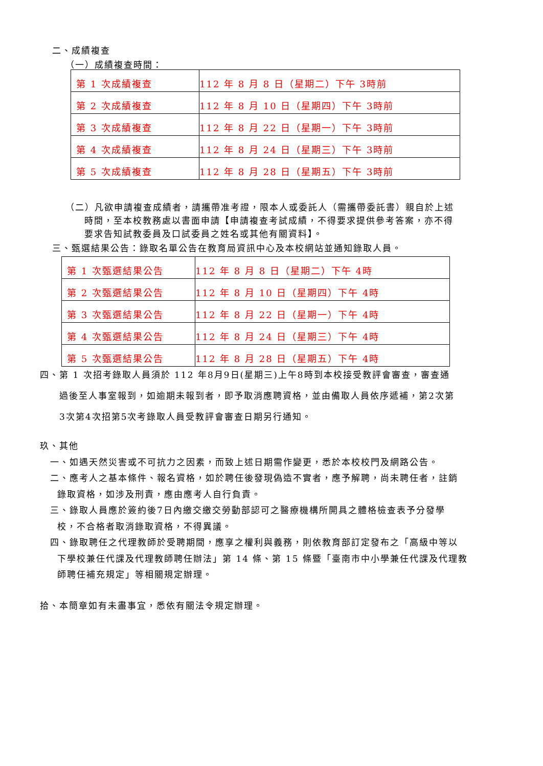二、成績複查
（一）成績複查時間：
| 第 1 次成績複查 | 112 年 8 月 8 日（星期二）下午 3時前 |
| 第 2 次成績複查 | 112 年 8 月 10 日（星期四）下午 3時前 |
| 第 3 次成績複查 | 112 年 8 月 22 日（星期一）下午 3時前 |
| 第 4 次成績複查 | 112 年 8 月 24 日（星期三）下午 3時前 |
| 第 5 次成績複查 | 112 年 8 月 28 日（星期五）下午 3時前 |
（二）凡欲申請複查成績者，請攜帶准考證，限本人或委託人（需攜帶委託書）親自於上述
時間，至本校教務處以書面申請【申請複查考試成績，不得要求提供參考答案，亦不得
要求告知試教委員及口試委員之姓名或其他有關資料】。
三、甄選結果公告：錄取名單公告在教育局資訊中心及本校網站並通知錄取人員。
| 第 1 次甄選結果公告 | 112 年 8 月 8 日（星期二）下午 4時 |
| 第 2 次甄選結果公告 | 112 年 8 月 10 日（星期四）下午 4時 |
| 第 3 次甄選結果公告 | 112 年 8 月 22 日（星期一）下午 4時 |
| 第 4 次甄選結果公告 | 112 年 8 月 24 日（星期三）下午 4時 |
| 第 5 次甄選結果公告 | 112 年 8 月 28 日（星期五）下午 4時 |
四、第 1 次招考錄取人員須於 112 年8月9日(星期三)上午8時到本校接受教評會審查，審查通
過後至人事室報到，如逾期未報到者，即予取消應聘資格，並由備取人員依序遞補，第2次第
3次第4次招第5次考錄取人員受教評會審查日期另行通知。
玖、其他
一、如遇天然災害或不可抗力之因素，而致上述日期需作變更，悉於本校校門及網路公告。
二、應考人之基本條件、報名資格，如於聘任後發現偽造不實者，應予解聘，尚未聘任者，註銷
錄取資格，如涉及刑責，應由應考人自行負責。
三、錄取人員應於簽約後7日內繳交繳交勞動部認可之醫療機構所開具之體格檢查表予分發學
校，不合格者取消錄取資格，不得異議。
四、錄取聘任之代理教師於受聘期間，應享之權利與義務，則依教育部訂定發布之「高級中等以
下學校兼任代課及代理教師聘任辦法」第 14 條、第 15 條暨「臺南市中小學兼任代課及代理教
師聘任補充規定」等相關規定辦理。
拾、本簡章如有未盡事宜，悉依有關法令規定辦理。